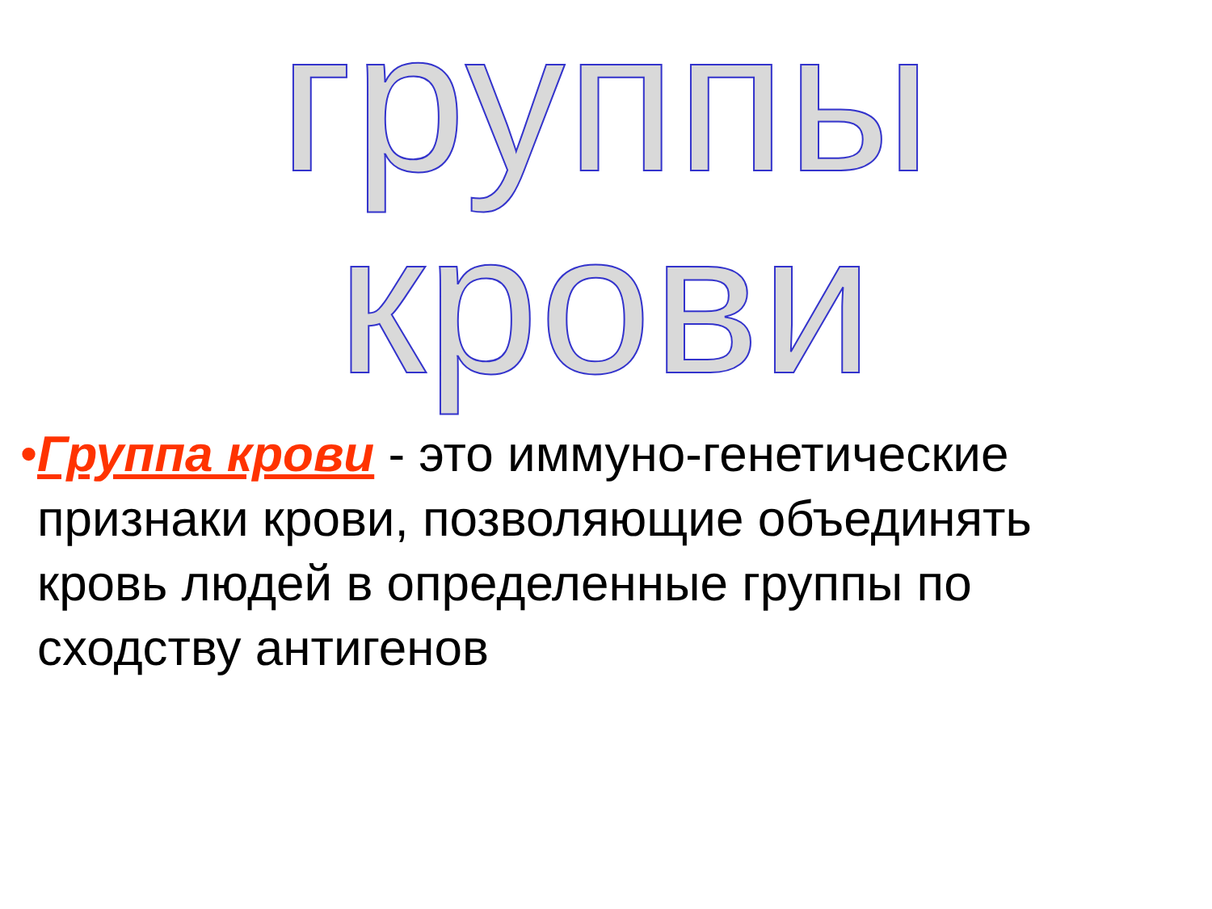группы крови
• Группа крови - это иммуно-генетические признаки крови, позволяющие объединять кровь людей в определенные группы по сходству антигенов